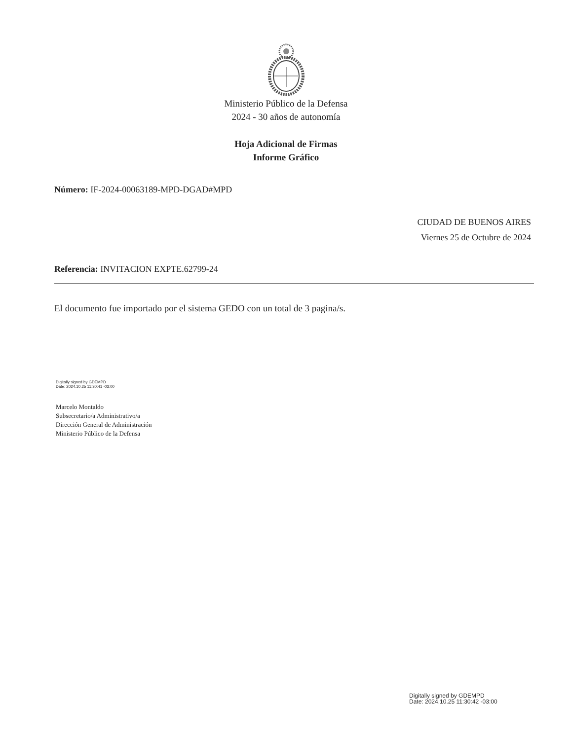Ministerio Público de la Defensa
2024 - 30 años de autonomía
Hoja Adicional de Firmas
Informe Gráfico
Número: IF-2024-00063189-MPD-DGAD#MPD
CIUDAD DE BUENOS AIRES
Viernes 25 de Octubre de 2024
Referencia: INVITACION EXPTE.62799-24
El documento fue importado por el sistema GEDO con un total de 3 pagina/s.
Digitally signed by GDEMPD
Date: 2024.10.25 11:30:41 -03:00
Marcelo Montaldo
Subsecretario/a Administrativo/a
Dirección General de Administración
Ministerio Público de la Defensa
Digitally signed by GDEMPD
Date: 2024.10.25 11:30:42 -03:00